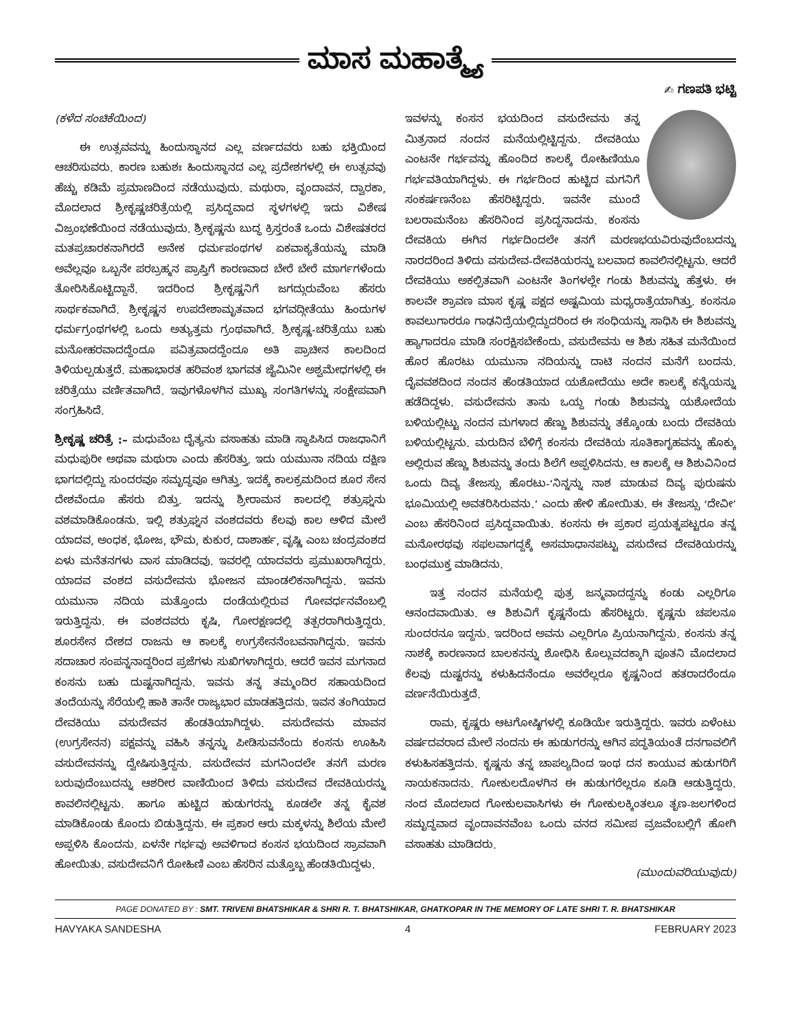ಮಾಸ ಮಹಾತ್ಮ್ಯೆ
✍ ಗಣಪತಿ ಭಟ್ಟಿ
(ಕಳೆದ ಸಂಚಿಕೆಯಿಂದ)
ಈ ಉತ್ಸವವನ್ನು ಹಿಂದುಸ್ಥಾನದ ಎಲ್ಲ ವರ್ಣದವರು ಬಹು ಭಕ್ತಿಯಿಂದ ಆಚರಿಸುವರು. ಕಾರಣ ಬಹುಶಃ ಹಿಂದುಸ್ಥಾನದ ಎಲ್ಲ ಪ್ರದೇಶಗಳಲ್ಲಿ ಈ ಉತ್ಸವವು ಹೆಚ್ಚು ಕಡಿಮೆ ಪ್ರಮಾಣದಿಂದ ನಡೆಯುವುದು. ಮಥುರಾ, ವೃಂದಾವನ, ದ್ವಾರಕಾ, ಮೊದಲಾದ ಶ್ರೀಕೃಷ್ಣಚರಿತ್ರೆಯಲ್ಲಿ ಪ್ರಸಿದ್ಧವಾದ ಸ್ಥಳಗಳಲ್ಲಿ ಇದು ವಿಶೇಷ ವಿಜ್ರಂಭಣೆಯಿಂದ ನಡೆಯುವುದು. ಶ್ರೀಕೃಷ್ಣನು ಬುದ್ಧ ಕ್ರಿಸ್ತರಂತೆ ಒಂದು ವಿಶೇಷತರದ ಮತಪ್ರಚಾರಕನಾಗಿರದೆ ಅನೇಕ ಧರ್ಮಪಂಥಗಳ ಏಕವಾಕ್ಯತೆಯನ್ನು ಮಾಡಿ ಅವೆಲ್ಲವೂ ಒಬ್ಬನೇ ಪರಬ್ರಹ್ಮನ ಪ್ರಾಪ್ತಿಗೆ ಕಾರಣವಾದ ಬೇರೆ ಬೇರೆ ಮಾರ್ಗಗಳೆಂದು ತೋರಿಸಿಕೊಟ್ಟಿದ್ದಾನೆ. ಇದರಿಂದ ಶ್ರೀಕೃಷ್ಣನಿಗೆ ಜಗದ್ಗುರುವೆಂಬ ಹೆಸರು ಸಾರ್ಥಕವಾಗಿದೆ. ಶ್ರೀಕೃಷ್ಣನ ಉಪದೇಶಾಮೃತವಾದ ಭಗವದ್ಗೀತೆಯು ಹಿಂದುಗಳ ಧರ್ಮಗ್ರಂಥಗಳಲ್ಲಿ ಒಂದು ಅತ್ಯುತ್ತಮ ಗ್ರಂಥವಾಗಿದೆ. ಶ್ರೀಕೃಷ್ಣ-ಚರಿತ್ರೆಯು ಬಹು ಮನೋಹರವಾದದ್ದೆಂದೂ ಪವಿತ್ರವಾದದ್ದೆಂದೂ ಅತಿ ಪ್ರಾಚೀನ ಕಾಲದಿಂದ ತಿಳಿಯಲ್ಪಡುತ್ತದೆ. ಮಹಾಭಾರತ ಹರಿವಂಶ ಭಾಗವತ ಜೈಮಿನೀ ಅಶ್ವಮೇಧಗಳಲ್ಲಿ ಈ ಚರಿತ್ರೆಯು ವರ್ಣಿತವಾಗಿದೆ. ಇವುಗಳೊಳಗಿನ ಮುಖ್ಯ ಸಂಗತಿಗಳನ್ನು ಸಂಕ್ಷೇಪವಾಗಿ ಸಂಗ್ರಹಿಸಿದೆ.
ಶ್ರೀಕೃಷ್ಣ ಚರಿತ್ರೆ :– ಮಧುವೆಂಬ ದೈತ್ಯನು ವಸಾಹತು ಮಾಡಿ ಸ್ಥಾಪಿಸಿದ ರಾಜಧಾನಿಗೆ ಮಧುಪುರೀ ಅಥವಾ ಮಥುರಾ ಎಂದು ಹೆಸರಿತ್ತು. ಇದು ಯಮುನಾ ನದಿಯ ದಕ್ಷಿಣ ಭಾಗದಲ್ಲಿದ್ದು ಸುಂದರವೂ ಸಮೃದ್ಧವೂ ಆಗಿತ್ತು. ಇದಕ್ಕೆ ಕಾಲಕ್ರಮದಿಂದ ಶೂರ ಸೇನ ದೇಶವೆಂದೂ ಹೆಸರು ಬಿತ್ತು. ಇದನ್ನು ಶ್ರೀರಾಮನ ಕಾಲದಲ್ಲಿ ಶತ್ರುಘ್ನನು ವಶಮಾಡಿಕೊಂಡನು. ಇಲ್ಲಿ ಶತ್ರುಘ್ನನ ವಂಶದವರು ಕೆಲವು ಕಾಲ ಆಳಿದ ಮೇಲೆ ಯಾದವ, ಅಂಧಕ, ಭೋಜ, ಭೌಮ, ಕುಕುರ, ದಾಶಾರ್ಹ, ವೃಷ್ಣಿ ಎಂಬ ಚಂದ್ರವಂಶದ ಏಳು ಮನೆತನಗಳು ವಾಸ ಮಾಡಿದವು. ಇವರಲ್ಲಿ ಯಾದವರು ಪ್ರಮುಖರಾಗಿದ್ದರು. ಯಾದವ ವಂಶದ ವಸುದೇವನು ಭೋಜನ ಮಾಂಡಲಿಕನಾಗಿದ್ದನು. ಇವನು ಯಮುನಾ ನದಿಯ ಮತ್ತೊಂದು ದಂಡೆಯಲ್ಲಿರುವ ಗೋವರ್ಧನವೆಂಬಲ್ಲಿ ಇರುತ್ತಿದ್ದನು. ಈ ವಂಶದವರು ಕೃಷಿ, ಗೋರಕ್ಷಣದಲ್ಲಿ ತತ್ಪರರಾಗಿರುತ್ತಿದ್ದರು. ಶೂರಸೇನ ದೇಶದ ರಾಜನು ಆ ಕಾಲಕ್ಕೆ ಉಗ್ರಸೇನನೆಂಬವನಾಗಿದ್ದನು. ಇವನು ಸದಾಚಾರ ಸಂಪನ್ನನಾದ್ದರಿಂದ ಪ್ರಜೆಗಳು ಸುಖಿಗಳಾಗಿದ್ದರು. ಆದರೆ ಇವನ ಮಗನಾದ ಕಂಸನು ಬಹು ದುಷ್ಟನಾಗಿದ್ದನು. ಇವನು ತನ್ನ ತಮ್ಮಂದಿರ ಸಹಾಯದಿಂದ ತಂದೆಯನ್ನು ಸೆರೆಯಲ್ಲಿ ಹಾಕಿ ತಾನೇ ರಾಜ್ಯಭಾರ ಮಾಡಹತ್ತಿದನು. ಇವನ ತಂಗಿಯಾದ ದೇವಕಿಯು ವಸುದೇವನ ಹೆಂಡತಿಯಾಗಿದ್ದಳು. ವಸುದೇವನು ಮಾವನ (ಉಗ್ರಸೇನನ) ಪಕ್ಷವನ್ನು ವಹಿಸಿ ತನ್ನನ್ನು ಪೀಡಿಸುವನೆಂದು ಕಂಸನು ಊಹಿಸಿ ವಸುದೇವನನ್ನು ದ್ವೇಷಿಸುತ್ತಿದ್ದನು. ವಸುದೇವನ ಮಗನಿಂದಲೇ ತನಗೆ ಮರಣ ಬರುವುದೆಂಬುದನ್ನು ಆಶರೀರ ವಾಣಿಯಿಂದ ತಿಳಿದು ವಸುದೇವ ದೇವಕಿಯರನ್ನು ಕಾವಲಿನಲ್ಲಿಟ್ಟನು. ಹಾಗೂ ಹುಟ್ಟಿದ ಹುಡುಗರನ್ನು ಕೂಡಲೇ ತನ್ನ ಕೈವಶ ಮಾಡಿಕೊಂಡು ಕೊಂದು ಬಿಡುತ್ತಿದ್ದನು. ಈ ಪ್ರಕಾರ ಆರು ಮಕ್ಕಳನ್ನು ಶಿಲೆಯ ಮೇಲೆ ಅಪ್ಪಳಿಸಿ ಕೊಂದನು. ಏಳನೇ ಗರ್ಭವು ಅವಳಿಗಾದ ಕಂಸನ ಭಯದಿಂದ ಸ್ರಾವವಾಗಿ ಹೋಯಿತು. ವಸುದೇವನಿಗೆ ರೋಹಿಣಿ ಎಂಬ ಹೆಸರಿನ ಮತ್ತೊಬ್ಬ ಹೆಂಡತಿಯಿದ್ದಳು.
ಇವಳನ್ನು ಕಂಸನ ಭಯದಿಂದ ವಸುದೇವನು ತನ್ನ ಮಿತ್ರನಾದ ನಂದನ ಮನೆಯಲ್ಲಿಟ್ಟಿದ್ದನು. ದೇವಕಿಯು ಎಂಟನೇ ಗರ್ಭವನ್ನು ಹೊಂದಿದ ಕಾಲಕ್ಕೆ ರೋಹಿಣಿಯೂ ಗರ್ಭವತಿಯಾಗಿದ್ದಳು. ಈ ಗರ್ಭದಿಂದ ಹುಟ್ಟಿದ ಮಗನಿಗೆ ಸಂಕರ್ಷಣನೆಂಬ ಹೆಸರಿಟ್ಟಿದ್ದರು. ಇವನೇ ಮುಂದೆ ಬಲರಾಮನೆಂಬ ಹೆಸರಿನಿಂದ ಪ್ರಸಿದ್ಧನಾದನು. ಕಂಸನು ದೇವಕಿಯ ಈಗಿನ ಗರ್ಭದಿಂದಲೇ ತನಗೆ ಮರಣಭಯವಿರುವುದೆಂಬದನ್ನು ನಾರದರಿಂದ ತಿಳಿದು ವಸುದೇವ-ದೇವಕಿಯರನ್ನು ಬಲವಾದ ಕಾವಲಿನಲ್ಲಿಟ್ಟನು. ಆದರೆ ದೇವಕಿಯು ಅಕಲ್ಪಿತವಾಗಿ ಎಂಟನೇ ತಿಂಗಳಲ್ಲೇ ಗಂಡು ಶಿಶುವನ್ನು ಹೆತ್ತಳು. ಈ ಕಾಲವೇ ಶ್ರಾವಣ ಮಾಸ ಕೃಷ್ಣ ಪಕ್ಷದ ಅಷ್ಟಮಿಯ ಮಧ್ಯರಾತ್ರೆಯಾಗಿತ್ತು. ಕಂಸನೂ ಕಾವಲುಗಾರರೂ ಗಾಢನಿದ್ರೆಯಲ್ಲಿದ್ದುದರಿಂದ ಈ ಸಂಧಿಯನ್ನು ಸಾಧಿಸಿ ಈ ಶಿಶುವನ್ನು ಹ್ಯಾಗಾದರೂ ಮಾಡಿ ಸಂರಕ್ಷಿಸಬೇಕೆಂದು, ವಸುದೇವನು ಆ ಶಿಶು ಸಹಿತ ಮನೆಯಿಂದ ಹೊರ ಹೊರಟು ಯಮುನಾ ನದಿಯನ್ನು ದಾಟಿ ನಂದನ ಮನೆಗೆ ಬಂದನು. ದೈವವಶದಿಂದ ನಂದನ ಹೆಂಡತಿಯಾದ ಯಶೋದೆಯು ಅದೇ ಕಾಲಕ್ಕೆ ಕನ್ಯೆಯನ್ನು ಹಡೆದಿದ್ದಳು. ವಸುದೇವನು ತಾನು ಒಯ್ದ ಗಂಡು ಶಿಶುವನ್ನು ಯಶೋದೆಯ ಬಳಿಯಲ್ಲಿಟ್ಟು ನಂದನ ಮಗಳಾದ ಹೆಣ್ಣು ಶಿಶುವನ್ನು ತಕ್ಕೊಂಡು ಬಂದು ದೇವಕಿಯ ಬಳಿಯಲ್ಲಿಟ್ಟನು. ಮರುದಿನ ಬೆಳಿಗ್ಗೆ ಕಂಸನು ದೇವಕಿಯ ಸೂತಿಕಾಗೃಹವನ್ನು ಹೊಕ್ಕು ಅಲ್ಲಿರುವ ಹೆಣ್ಣು ಶಿಶುವನ್ನು ತಂದು ಶಿಲೆಗೆ ಅಪ್ಪಳಿಸಿದನು. ಆ ಕಾಲಕ್ಕೆ ಆ ಶಿಶುವಿನಿಂದ ಒಂದು ದಿವ್ಯ ತೇಜಸ್ಸು ಹೊರಟು-‘ನಿನ್ನನ್ನು ನಾಶ ಮಾಡುವ ದಿವ್ಯ ಪುರುಷನು ಭೂಮಿಯಲ್ಲಿ ಅವತರಿಸಿರುವನು.’ ಎಂದು ಹೇಳಿ ಹೋಯಿತು. ಈ ತೇಜಸ್ಸು ‘ದೇವೀ’ ಎಂಬ ಹೆಸರಿನಿಂದ ಪ್ರಸಿದ್ಧವಾಯಿತು. ಕಂಸನು ಈ ಪ್ರಕಾರ ಪ್ರಯತ್ನಪಟ್ಟರೂ ತನ್ನ ಮನೋರಥವು ಸಫಲವಾಗದ್ದಕ್ಕೆ ಅಸಮಾಧಾನಪಟ್ಟು ವಸುದೇವ ದೇವಕಿಯರನ್ನು ಬಂಧಮುಕ್ತ ಮಾಡಿದನು.
ಇತ್ತ ನಂದನ ಮನೆಯಲ್ಲಿ ಪುತ್ರ ಜನ್ಮವಾದದ್ದನ್ನು ಕಂಡು ಎಲ್ಲರಿಗೂ ಆನಂದವಾಯಿತು. ಆ ಶಿಶುವಿಗೆ ಕೃಷ್ಣನೆಂದು ಹೆಸರಿಟ್ಟರು. ಕೃಷ್ಣನು ಚಪಲನೂ ಸುಂದರನೂ ಇದ್ದನು. ಇದರಿಂದ ಅವನು ಎಲ್ಲರಿಗೂ ಪ್ರಿಯನಾಗಿದ್ದನು. ಕಂಸನು ತನ್ನ ನಾಶಕ್ಕೆ ಕಾರಣನಾದ ಬಾಲಕನನ್ನು ಶೋಧಿಸಿ ಕೊಲ್ಲುವದಕ್ಕಾಗಿ ಪೂತನಿ ಮೊದಲಾದ ಕೆಲವು ದುಷ್ಟರನ್ನು ಕಳುಹಿದನೆಂದೂ ಅವರೆಲ್ಲರೂ ಕೃಷ್ಣನಿಂದ ಹತರಾದರೆಂದೂ ವರ್ಣನೆಯಿರುತ್ತದೆ.
ರಾಮ, ಕೃಷ್ಣರು ಆಟಗೋಷ್ಠಿಗಳಲ್ಲಿ ಕೂಡಿಯೇ ಇರುತ್ತಿದ್ದರು. ಇವರು ಏಳೆಂಟು ವರ್ಷದವರಾದ ಮೇಲೆ ನಂದನು ಈ ಹುಡುಗರನ್ನು ಆಗಿನ ಪದ್ಧತಿಯಂತೆ ದನಗಾವಲಿಗೆ ಕಳುಹಿಸಹತ್ತಿದನು. ಕೃಷ್ಣನು ತನ್ನ ಚಾಪಲ್ಯದಿಂದ ಇಂಥ ದನ ಕಾಯುವ ಹುಡುಗರಿಗೆ ನಾಯಕನಾದನು. ಗೋಕುಲದೊಳಗಿನ ಈ ಹುಡುಗರೆಲ್ಲರೂ ಕೂಡಿ ಆಡುತ್ತಿದ್ದರು. ನಂದ ಮೊದಲಾದ ಗೋಕುಲವಾಸಿಗಳು ಈ ಗೋಕುಲಕ್ಕಿಂತಲೂ ತೃಣ-ಜಲಗಳಿಂದ ಸಮೃದ್ಧವಾದ ವೃಂದಾವನವೆಂಬ ಒಂದು ವನದ ಸಮೀಪ ವ್ರಜವೆಂಬಲ್ಲಿಗೆ ಹೋಗಿ ವಸಾಹತು ಮಾಡಿದರು.
(ಮುಂದುವರಿಯುವುದು)
PAGE DONATED BY : SMT. TRIVENI BHATSHIKAR & SHRI R. T. BHATSHIKAR, GHATKOPAR IN THE MEMORY OF LATE SHRI T. R. BHATSHIKAR
HAVYAKA SANDESHA 4 FEBRUARY 2023